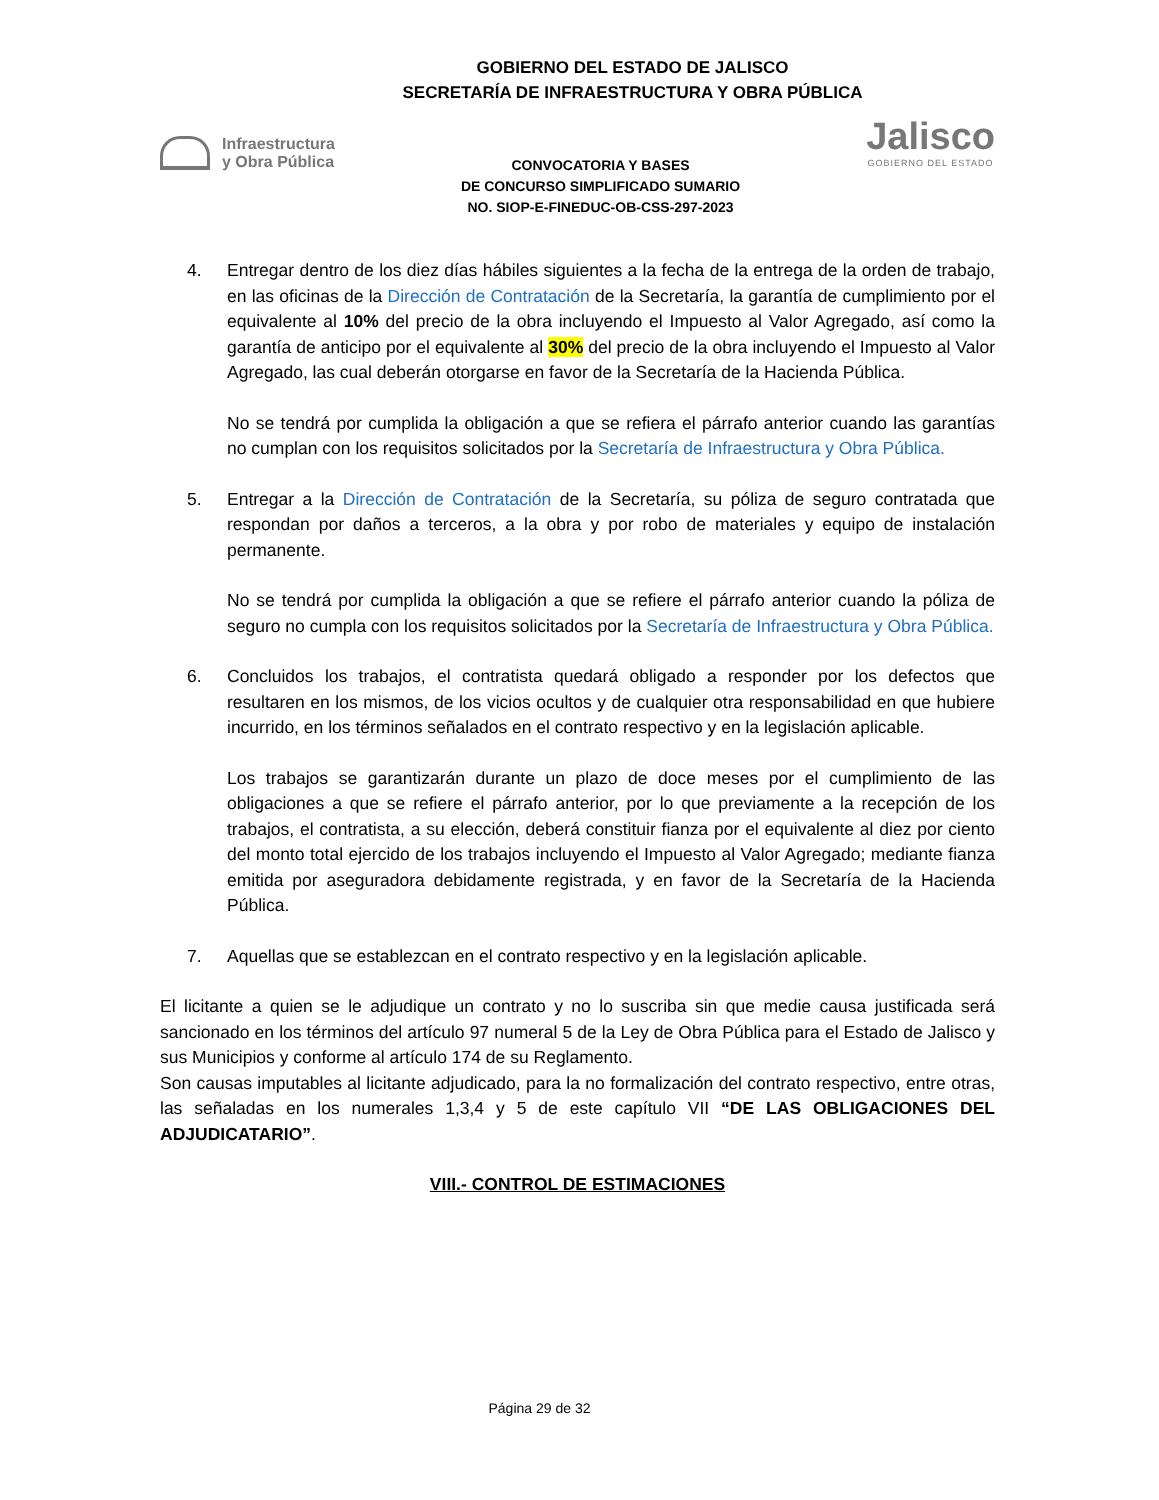GOBIERNO DEL ESTADO DE JALISCO
SECRETARÍA DE INFRAESTRUCTURA Y OBRA PÚBLICA
Infraestructura
y Obra Pública
CONVOCATORIA Y BASES
DE CONCURSO SIMPLIFICADO SUMARIO
NO. SIOP-E-FINEDUC-OB-CSS-297-2023
Jalisco
GOBIERNO DEL ESTADO
4. Entregar dentro de los diez días hábiles siguientes a la fecha de la entrega de la orden de trabajo, en las oficinas de la Dirección de Contratación de la Secretaría, la garantía de cumplimiento por el equivalente al 10% del precio de la obra incluyendo el Impuesto al Valor Agregado, así como la garantía de anticipo por el equivalente al 30% del precio de la obra incluyendo el Impuesto al Valor Agregado, las cual deberán otorgarse en favor de la Secretaría de la Hacienda Pública.
No se tendrá por cumplida la obligación a que se refiera el párrafo anterior cuando las garantías no cumplan con los requisitos solicitados por la Secretaría de Infraestructura y Obra Pública.
5. Entregar a la Dirección de Contratación de la Secretaría, su póliza de seguro contratada que respondan por daños a terceros, a la obra y por robo de materiales y equipo de instalación permanente.
No se tendrá por cumplida la obligación a que se refiere el párrafo anterior cuando la póliza de seguro no cumpla con los requisitos solicitados por la Secretaría de Infraestructura y Obra Pública.
6. Concluidos los trabajos, el contratista quedará obligado a responder por los defectos que resultaren en los mismos, de los vicios ocultos y de cualquier otra responsabilidad en que hubiere incurrido, en los términos señalados en el contrato respectivo y en la legislación aplicable.
Los trabajos se garantizarán durante un plazo de doce meses por el cumplimiento de las obligaciones a que se refiere el párrafo anterior, por lo que previamente a la recepción de los trabajos, el contratista, a su elección, deberá constituir fianza por el equivalente al diez por ciento del monto total ejercido de los trabajos incluyendo el Impuesto al Valor Agregado; mediante fianza emitida por aseguradora debidamente registrada, y en favor de la Secretaría de la Hacienda Pública.
7. Aquellas que se establezcan en el contrato respectivo y en la legislación aplicable.
El licitante a quien se le adjudique un contrato y no lo suscriba sin que medie causa justificada será sancionado en los términos del artículo 97 numeral 5 de la Ley de Obra Pública para el Estado de Jalisco y sus Municipios y conforme al artículo 174 de su Reglamento.
Son causas imputables al licitante adjudicado, para la no formalización del contrato respectivo, entre otras, las señaladas en los numerales 1,3,4 y 5 de este capítulo VII “DE LAS OBLIGACIONES DEL ADJUDICATARIO”.
VIII.- CONTROL DE ESTIMACIONES
Página 29 de 32